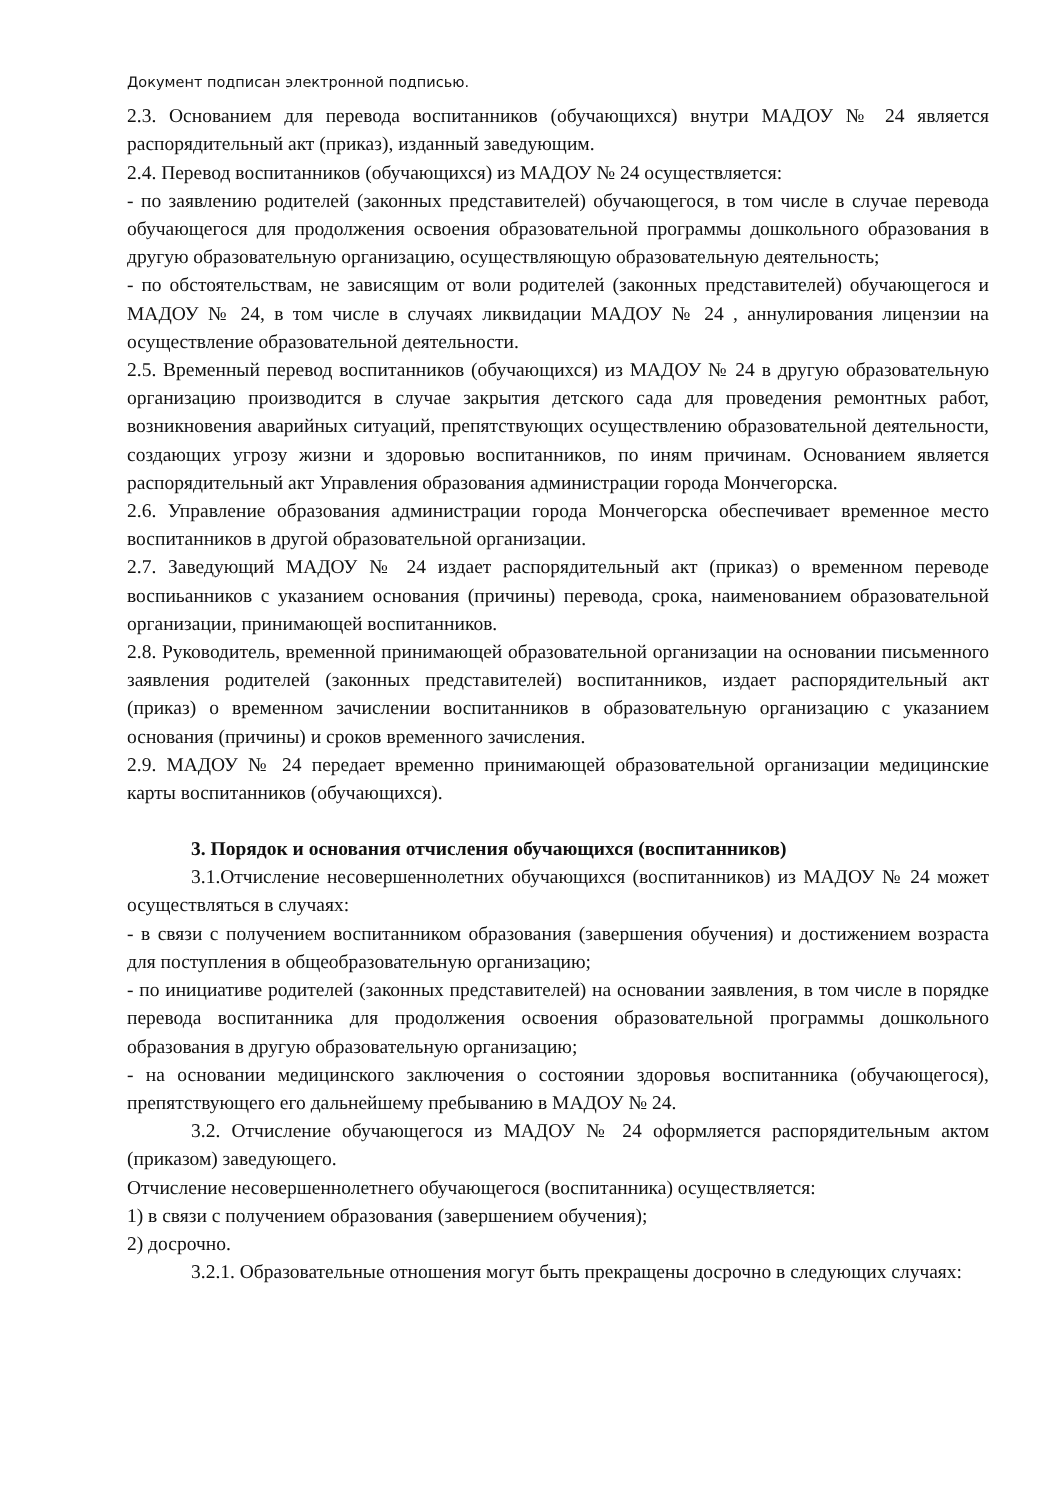Документ подписан электронной подписью.
2.3. Основанием для перевода воспитанников (обучающихся) внутри МАДОУ № 24 является распорядительный акт (приказ), изданный заведующим.
2.4. Перевод воспитанников (обучающихся) из МАДОУ № 24 осуществляется:
- по заявлению родителей (законных представителей) обучающегося, в том числе в случае перевода обучающегося для продолжения освоения образовательной программы дошкольного образования в другую образовательную организацию, осуществляющую образовательную деятельность;
- по обстоятельствам, не зависящим от воли родителей (законных представителей) обучающегося и МАДОУ № 24, в том числе в случаях ликвидации МАДОУ № 24 , аннулирования лицензии на осуществление образовательной деятельности.
2.5. Временный перевод воспитанников (обучающихся) из МАДОУ № 24 в другую образовательную организацию производится в случае закрытия детского сада для проведения ремонтных работ, возникновения аварийных ситуаций, препятствующих осуществлению образовательной деятельности, создающих угрозу жизни и здоровью воспитанников, по иням причинам. Основанием является распорядительный акт Управления образования администрации города Мончегорска.
2.6. Управление образования администрации города Мончегорска обеспечивает временное место воспитанников в другой образовательной организации.
2.7. Заведующий МАДОУ № 24 издает распорядительный акт (приказ) о временном переводе воспиьанников с указанием основания (причины) перевода, срока, наименованием образовательной организации, принимающей воспитанников.
2.8. Руководитель, временной принимающей образовательной организации на основании письменного заявления родителей (законных представителей) воспитанников, издает распорядительный акт (приказ) о временном зачислении воспитанников в образовательную организацию с указанием основания (причины) и сроков временного зачисления.
2.9. МАДОУ № 24 передает временно принимающей образовательной организации медицинские карты воспитанников (обучающихся).
3. Порядок и основания отчисления обучающихся (воспитанников)
3.1.Отчисление несовершеннолетних обучающихся (воспитанников) из МАДОУ № 24 может осуществляться в случаях:
- в связи с получением воспитанником образования (завершения обучения) и достижением возраста для поступления в общеобразовательную организацию;
- по инициативе родителей (законных представителей) на основании заявления, в том числе в порядке перевода воспитанника для продолжения освоения образовательной программы дошкольного образования в другую образовательную организацию;
- на основании медицинского заключения о состоянии здоровья воспитанника (обучающегося), препятствующего его дальнейшему пребыванию в МАДОУ № 24.
3.2. Отчисление обучающегося из МАДОУ № 24 оформляется распорядительным актом (приказом) заведующего.
Отчисление несовершеннолетнего обучающегося (воспитанника) осуществляется:
1) в связи с получением образования (завершением обучения);
2) досрочно.
3.2.1. Образовательные отношения могут быть прекращены досрочно в следующих случаях: